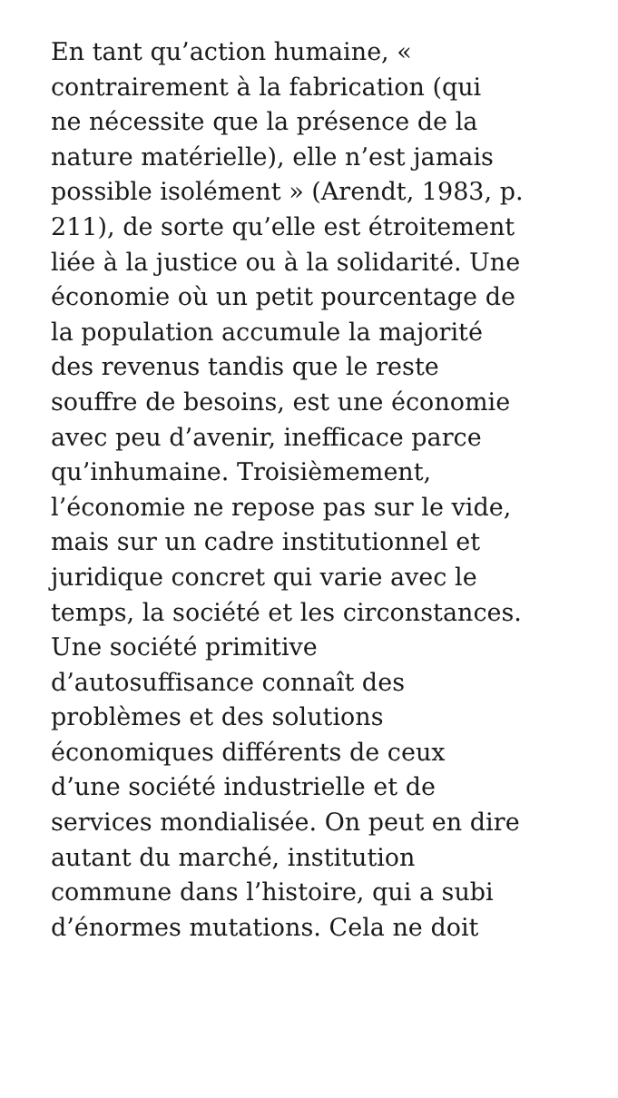En tant qu’action humaine, «
contrairement à la fabrication (qui
ne nécessite que la présence de la
nature matérielle), elle n’est jamais
possible isolément » (Arendt, 1983, p.
211), de sorte qu’elle est étroitement
liée à la justice ou à la solidarité. Une
économie où un petit pourcentage de
la population accumule la majorité
des revenus tandis que le reste
souffre de besoins, est une économie
avec peu d’avenir, inefficace parce
qu’inhumaine. Troisièmement,
l’économie ne repose pas sur le vide,
mais sur un cadre institutionnel et
juridique concret qui varie avec le
temps, la société et les circonstances.
Une société primitive
d’autosuffisance connaît des
problèmes et des solutions
économiques différents de ceux
d’une société industrielle et de
services mondialisée. On peut en dire
autant du marché, institution
commune dans l’histoire, qui a subi
d’énormes mutations. Cela ne doit